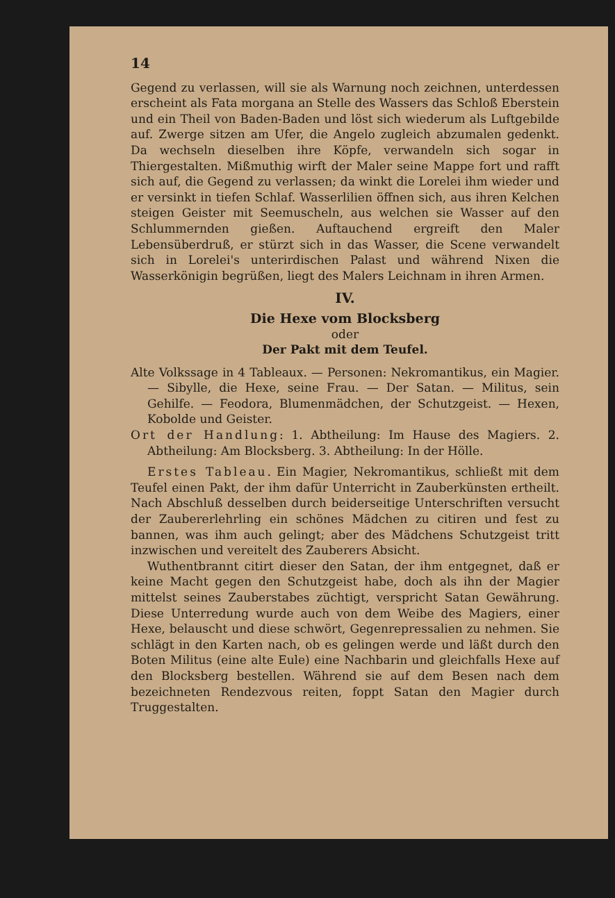14
Gegend zu verlassen, will sie als Warnung noch zeichnen, unterdessen erscheint als Fata morgana an Stelle des Wassers das Schloß Eberstein und ein Theil von Baden-Baden und löst sich wiederum als Luftgebilde auf. Zwerge sitzen am Ufer, die Angelo zugleich abzumalen gedenkt. Da wechseln dieselben ihre Köpfe, verwandeln sich sogar in Thiergestalten. Mißmuthig wirft der Maler seine Mappe fort und rafft sich auf, die Gegend zu verlassen; da winkt die Lorelei ihm wieder und er versinkt in tiefen Schlaf. Wasserlilien öffnen sich, aus ihren Kelchen steigen Geister mit Seemuscheln, aus welchen sie Wasser auf den Schlummernden gießen. Auftauchend ergreift den Maler Lebensüberdruß, er stürzt sich in das Wasser, die Scene verwandelt sich in Lorelei's unterirdischen Palast und während Nixen die Wasserkönigin begrüßen, liegt des Malers Leichnam in ihren Armen.
IV.
Die Hexe vom Blocksberg
oder
Der Pakt mit dem Teufel.
Alte Volkssage in 4 Tableaux. — Personen: Nekromantikus, ein Magier. — Sibylle, die Hexe, seine Frau. — Der Satan. — Militus, sein Gehilfe. — Feodora, Blumenmädchen, der Schutzgeist. — Hexen, Kobolde und Geister.
Ort der Handlung: 1. Abtheilung: Im Hause des Magiers. 2. Abtheilung: Am Blocksberg. 3. Abtheilung: In der Hölle.
Erstes Tableau. Ein Magier, Nekromantikus, schließt mit dem Teufel einen Pakt, der ihm dafür Unterricht in Zauberkünsten ertheilt. Nach Abschluß desselben durch beiderseitige Unterschriften versucht der Zaubererlehrling ein schönes Mädchen zu citiren und fest zu bannen, was ihm auch gelingt; aber des Mädchens Schutzgeist tritt inzwischen und vereitelt des Zauberers Absicht.
Wuthentbrannt citirt dieser den Satan, der ihm entgegnet, daß er keine Macht gegen den Schutzgeist habe, doch als ihn der Magier mittelst seines Zauberstabes züchtigt, verspricht Satan Gewährung. Diese Unterredung wurde auch von dem Weibe des Magiers, einer Hexe, belauscht und diese schwört, Gegenrepressalien zu nehmen. Sie schlägt in den Karten nach, ob es gelingen werde und läßt durch den Boten Militus (eine alte Eule) eine Nachbarin und gleichfalls Hexe auf den Blocksberg bestellen. Während sie auf dem Besen nach dem bezeichneten Rendezvous reiten, foppt Satan den Magier durch Truggestalten.